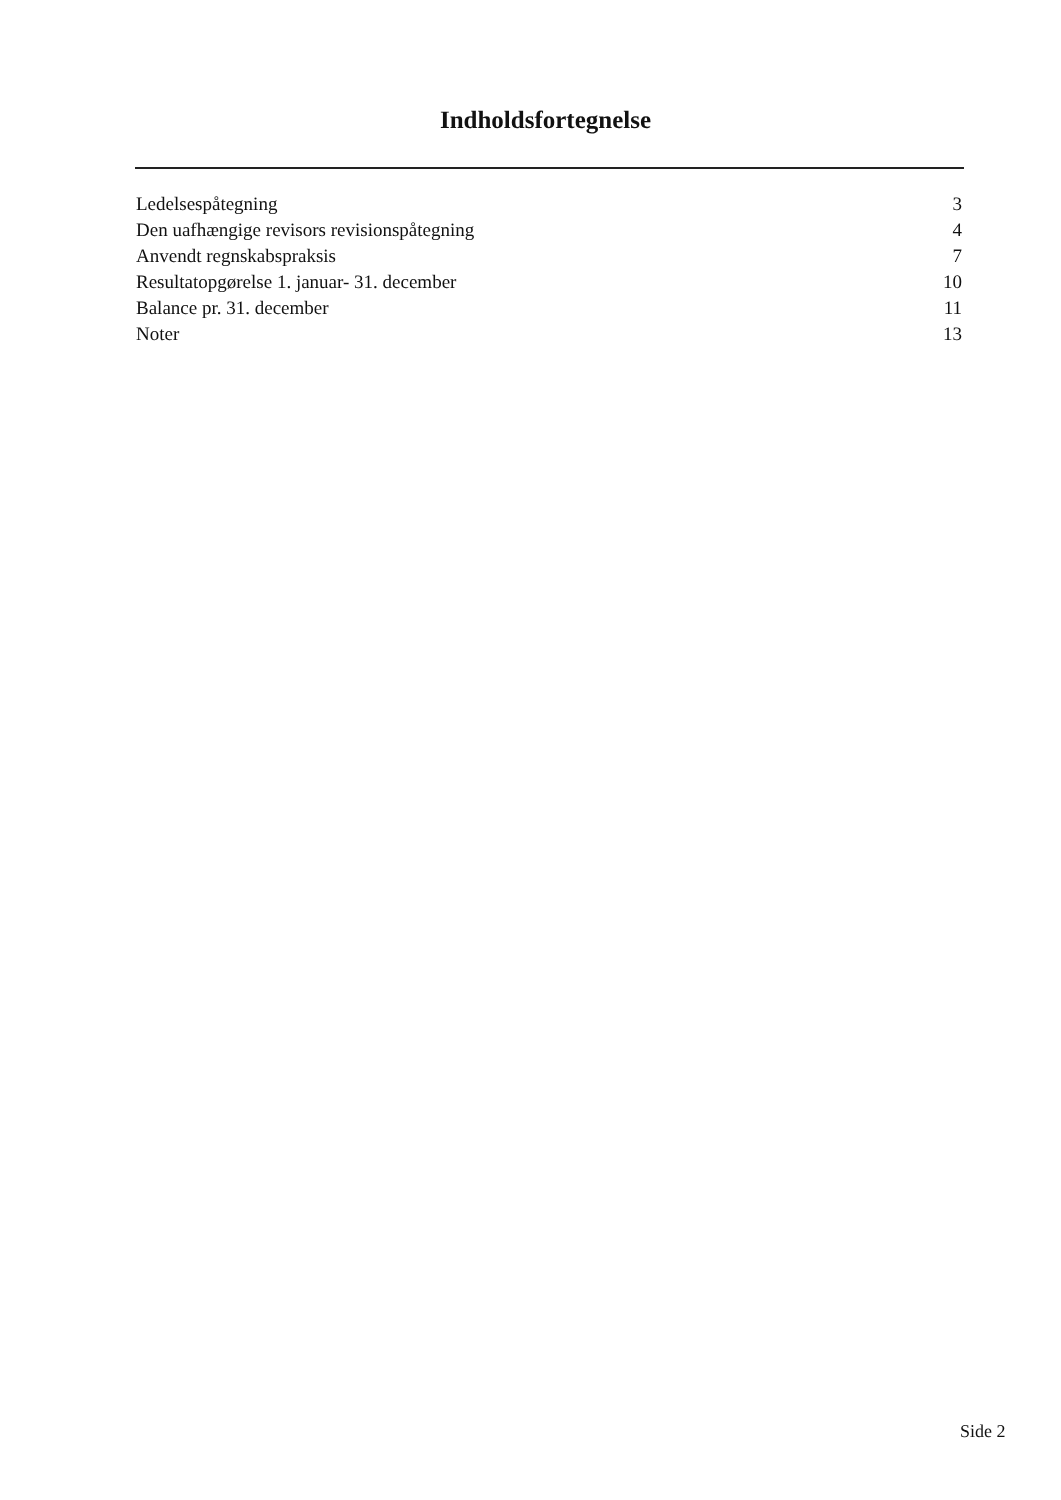Indholdsfortegnelse
| Ledelsespåtegning | 3 |
| Den uafhængige revisors revisionspåtegning | 4 |
| Anvendt regnskabspraksis | 7 |
| Resultatopgørelse 1. januar- 31. december | 10 |
| Balance pr. 31. december | 11 |
| Noter | 13 |
Side 2